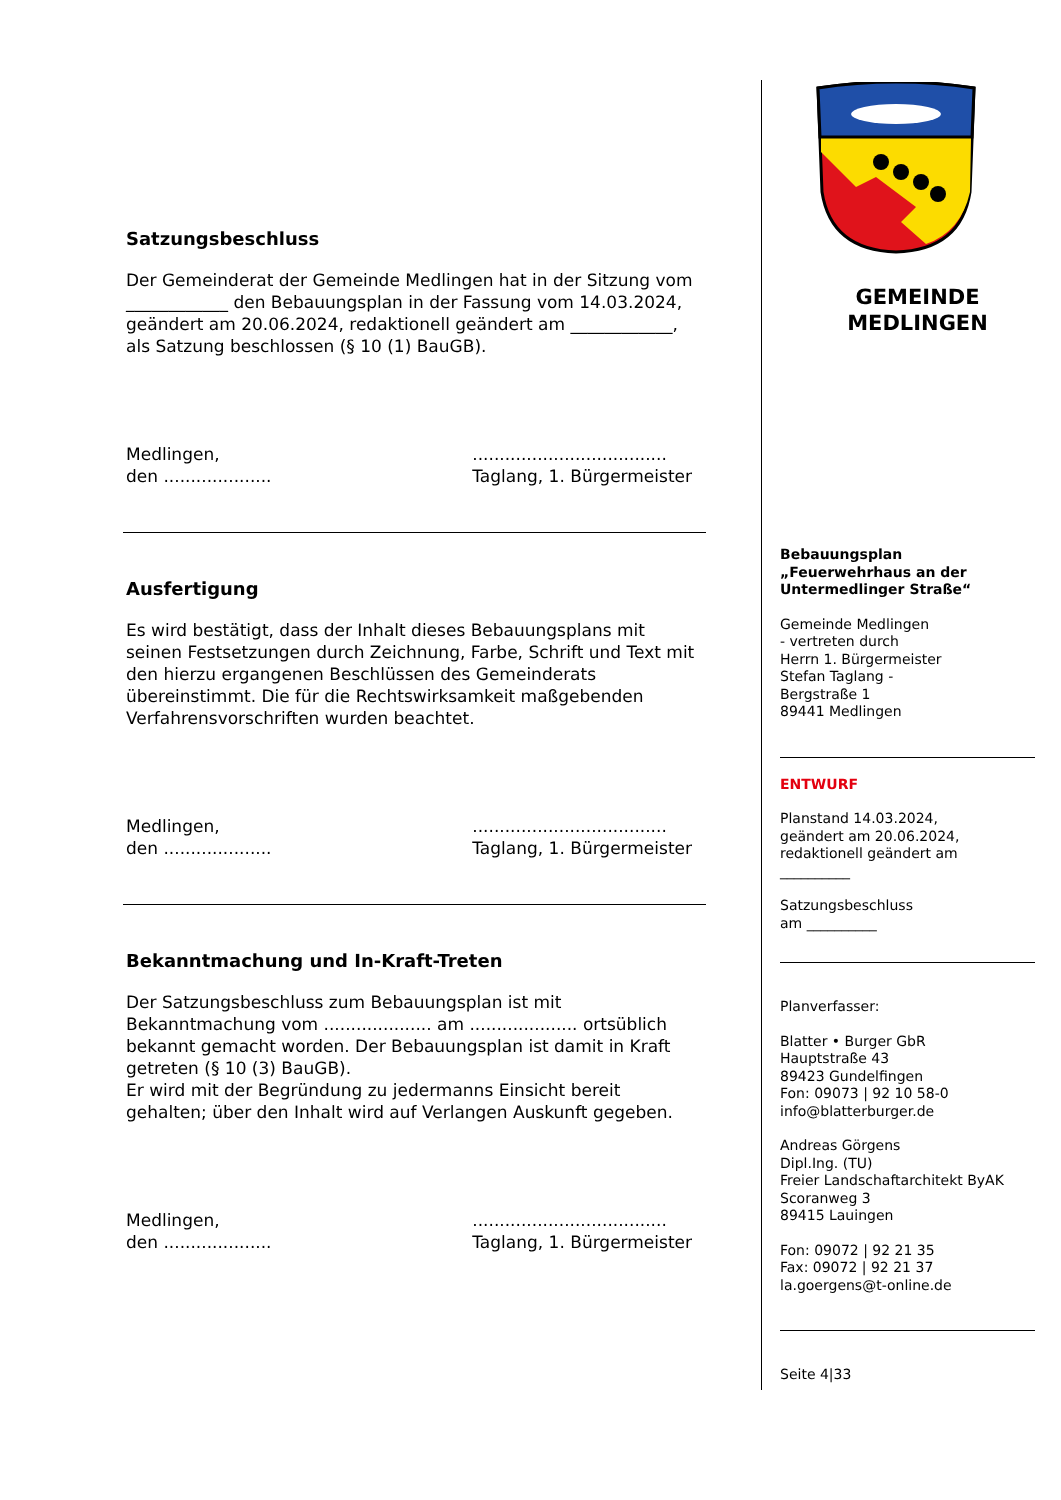Satzungsbeschluss
Der Gemeinderat der Gemeinde Medlingen hat in der Sitzung vom ____________ den Bebauungsplan in der Fassung vom 14.03.2024, geändert am 20.06.2024, redaktionell geändert am ____________, als Satzung beschlossen (§ 10 (1) BauGB).
Medlingen,
den ....................
....................................
Taglang, 1. Bürgermeister
Ausfertigung
Es wird bestätigt, dass der Inhalt dieses Bebauungsplans mit seinen Festsetzungen durch Zeichnung, Farbe, Schrift und Text mit den hierzu ergangenen Beschlüssen des Gemeinderats übereinstimmt. Die für die Rechtswirksamkeit maßgebenden Verfahrensvorschriften wurden beachtet.
Medlingen,
den ....................
....................................
Taglang, 1. Bürgermeister
Bekanntmachung und In-Kraft-Treten
Der Satzungsbeschluss zum Bebauungsplan ist mit Bekanntmachung vom .................... am .................... ortsüblich bekannt gemacht worden. Der Bebauungsplan ist damit in Kraft getreten (§ 10 (3) BauGB).
Er wird mit der Begründung zu jedermanns Einsicht bereit gehalten; über den Inhalt wird auf Verlangen Auskunft gegeben.
Medlingen,
den ....................
....................................
Taglang, 1. Bürgermeister
GEMEINDE
MEDLINGEN
Bebauungsplan
„Feuerwehrhaus an der Untermedlinger Straße“
Gemeinde Medlingen
- vertreten durch
Herrn 1. Bürgermeister
Stefan Taglang -
Bergstraße 1
89441 Medlingen
ENTWURF
Planstand 14.03.2024,
geändert am 20.06.2024,
redaktionell geändert am
__________
Satzungsbeschluss
am __________
Planverfasser:
Blatter • Burger GbR
Hauptstraße 43
89423 Gundelfingen
Fon: 09073 | 92 10 58-0
info@blatterburger.de
Andreas Görgens
Dipl.Ing. (TU)
Freier Landschaftarchitekt ByAK
Scoranweg 3
89415 Lauingen
Fon: 09072 | 92 21 35
Fax: 09072 | 92 21 37
la.goergens@t-online.de
Seite 4|33